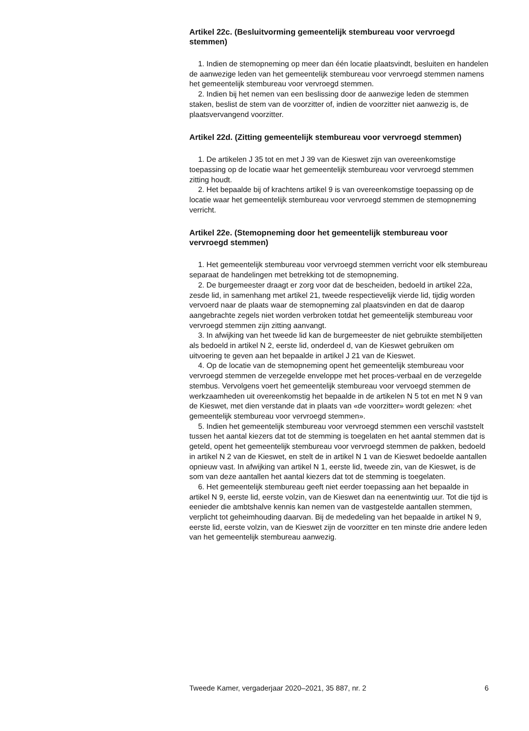Artikel 22c. (Besluitvorming gemeentelijk stembureau voor vervroegd stemmen)
1. Indien de stemopneming op meer dan één locatie plaatsvindt, besluiten en handelen de aanwezige leden van het gemeentelijk stembureau voor vervroegd stemmen namens het gemeentelijk stembureau voor vervroegd stemmen.
2. Indien bij het nemen van een beslissing door de aanwezige leden de stemmen staken, beslist de stem van de voorzitter of, indien de voorzitter niet aanwezig is, de plaatsvervangend voorzitter.
Artikel 22d. (Zitting gemeentelijk stembureau voor vervroegd stemmen)
1. De artikelen J 35 tot en met J 39 van de Kieswet zijn van overeenkomstige toepassing op de locatie waar het gemeentelijk stembureau voor vervroegd stemmen zitting houdt.
2. Het bepaalde bij of krachtens artikel 9 is van overeenkomstige toepassing op de locatie waar het gemeentelijk stembureau voor vervroegd stemmen de stemopneming verricht.
Artikel 22e. (Stemopneming door het gemeentelijk stembureau voor vervroegd stemmen)
1. Het gemeentelijk stembureau voor vervroegd stemmen verricht voor elk stembureau separaat de handelingen met betrekking tot de stemopneming.
2. De burgemeester draagt er zorg voor dat de bescheiden, bedoeld in artikel 22a, zesde lid, in samenhang met artikel 21, tweede respectievelijk vierde lid, tijdig worden vervoerd naar de plaats waar de stemopneming zal plaatsvinden en dat de daarop aangebrachte zegels niet worden verbroken totdat het gemeentelijk stembureau voor vervroegd stemmen zijn zitting aanvangt.
3. In afwijking van het tweede lid kan de burgemeester de niet gebruikte stembiljetten als bedoeld in artikel N 2, eerste lid, onderdeel d, van de Kieswet gebruiken om uitvoering te geven aan het bepaalde in artikel J 21 van de Kieswet.
4. Op de locatie van de stemopneming opent het gemeentelijk stembureau voor vervroegd stemmen de verzegelde enveloppe met het proces-verbaal en de verzegelde stembus. Vervolgens voert het gemeentelijk stembureau voor vervoegd stemmen de werkzaamheden uit overeenkomstig het bepaalde in de artikelen N 5 tot en met N 9 van de Kieswet, met dien verstande dat in plaats van «de voorzitter» wordt gelezen: «het gemeentelijk stembureau voor vervroegd stemmen».
5. Indien het gemeentelijk stembureau voor vervroegd stemmen een verschil vaststelt tussen het aantal kiezers dat tot de stemming is toegelaten en het aantal stemmen dat is geteld, opent het gemeentelijk stembureau voor vervroegd stemmen de pakken, bedoeld in artikel N 2 van de Kieswet, en stelt de in artikel N 1 van de Kieswet bedoelde aantallen opnieuw vast. In afwijking van artikel N 1, eerste lid, tweede zin, van de Kieswet, is de som van deze aantallen het aantal kiezers dat tot de stemming is toegelaten.
6. Het gemeentelijk stembureau geeft niet eerder toepassing aan het bepaalde in artikel N 9, eerste lid, eerste volzin, van de Kieswet dan na eenentwintig uur. Tot die tijd is eenieder die ambtshalve kennis kan nemen van de vastgestelde aantallen stemmen, verplicht tot geheimhouding daarvan. Bij de mededeling van het bepaalde in artikel N 9, eerste lid, eerste volzin, van de Kieswet zijn de voorzitter en ten minste drie andere leden van het gemeentelijk stembureau aanwezig.
Tweede Kamer, vergaderjaar 2020–2021, 35 887, nr. 2 6